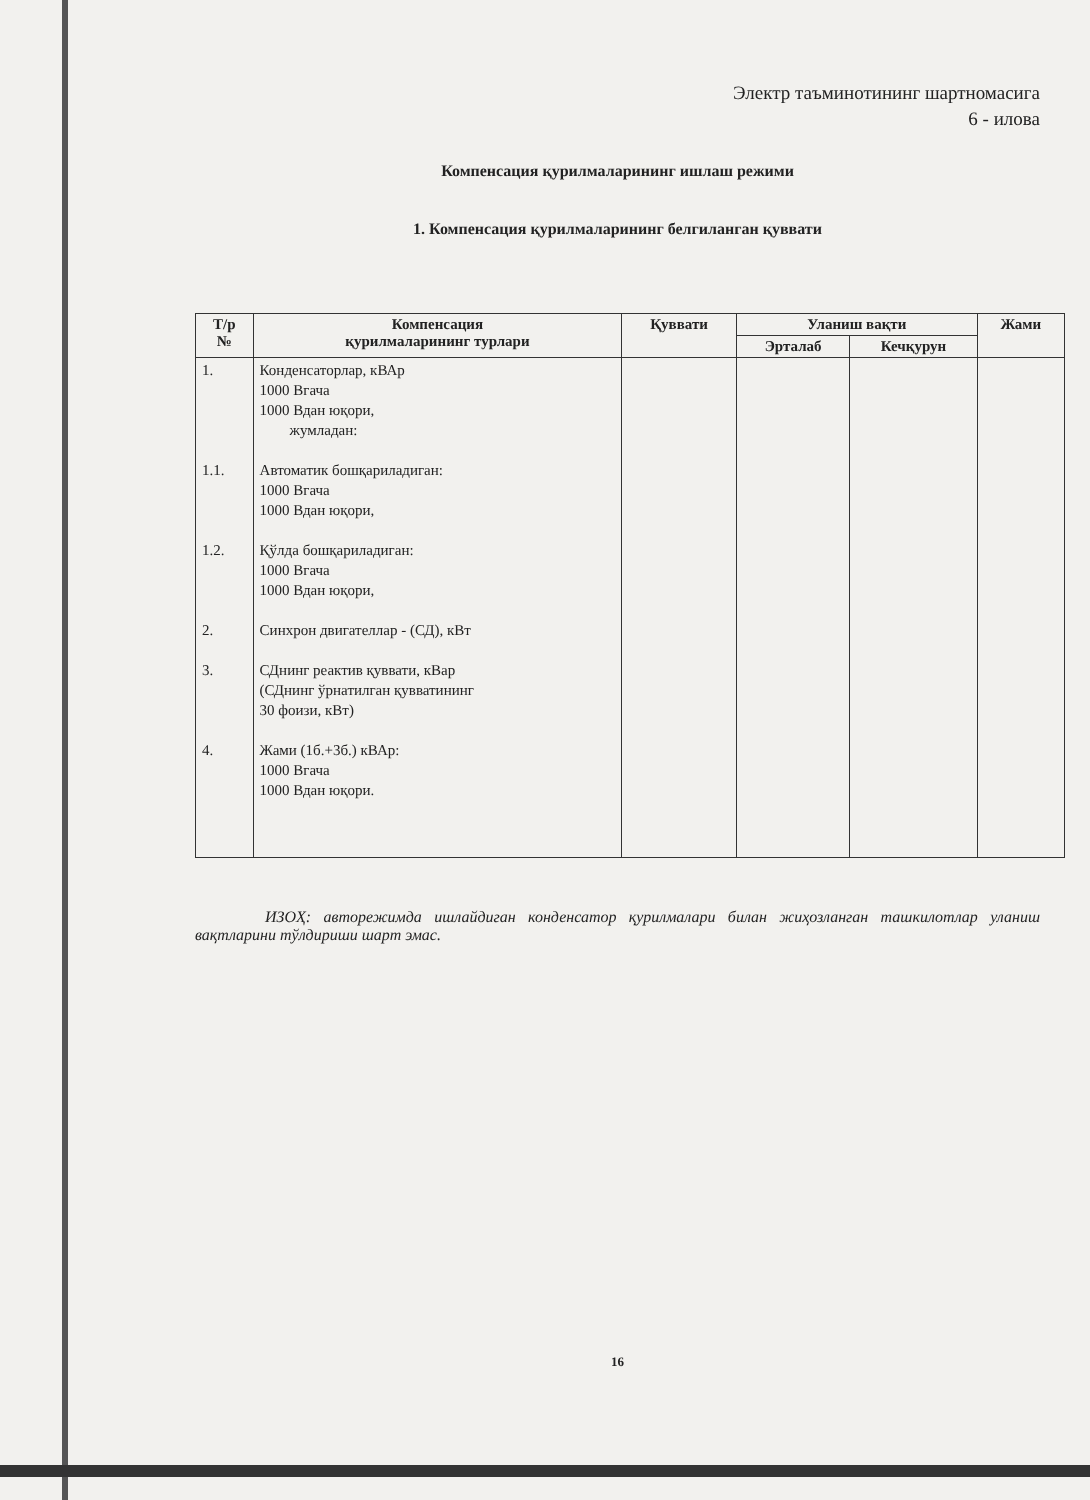Электр таъминотининг шартномасига
6 - илова
Компенсация қурилмаларининг ишлаш режими
1. Компенсация қурилмаларининг белгиланган қуввати
| Т/р № | Компенсация қурилмаларининг турлари | Қуввати | Уланиш вақти | | Жами |
| --- | --- | --- | --- | --- | --- |
| | | | Эрталаб | Кечқурун | |
| 1. 1.1. 1.2. 2. 3. 4. | Конденсаторлар, кВАр 1000 Вгача 1000 Вдан юқори, жумладан: Автоматик бошқариладиган: 1000 Вгача 1000 Вдан юқори, Қўлда бошқариладиган: 1000 Вгача 1000 Вдан юқори, Синхрон двигателлар - (СД), кВт СДнинг реактив қуввати, кВар (СДнинг ўрнатилган қувватининг 30 фоизи, кВт) Жами (1б.+3б.) кВАр: 1000 Вгача 1000 Вдан юқори. | | | | |
ИЗОҲ: авторежимда ишлайдиган конденсатор қурилмалари билан жиҳозланган ташкилотлар уланиш вақтларини тўлдириши шарт эмас.
16